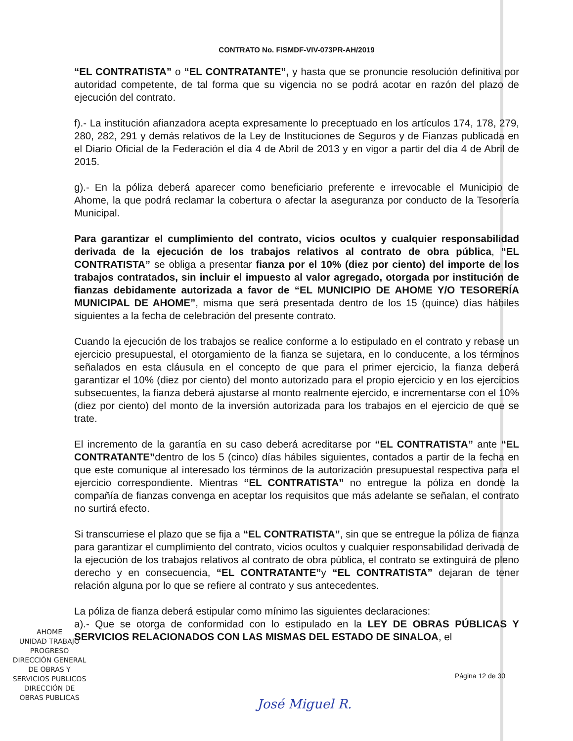CONTRATO No. FISMDF-VIV-073PR-AH/2019
“EL CONTRATISTA” o “EL CONTRATANTE”, y hasta que se pronuncie resolución definitiva por autoridad competente, de tal forma que su vigencia no se podrá acotar en razón del plazo de ejecución del contrato.
f).- La institución afianzadora acepta expresamente lo preceptuado en los artículos 174, 178, 279, 280, 282, 291 y demás relativos de la Ley de Instituciones de Seguros y de Fianzas publicada en el Diario Oficial de la Federación el día 4 de Abril de 2013 y en vigor a partir del día 4 de Abril de 2015.
g).- En la póliza deberá aparecer como beneficiario preferente e irrevocable el Municipio de Ahome, la que podrá reclamar la cobertura o afectar la aseguranza por conducto de la Tesorería Municipal.
Para garantizar el cumplimiento del contrato, vicios ocultos y cualquier responsabilidad derivada de la ejecución de los trabajos relativos al contrato de obra pública, “EL CONTRATISTA” se obliga a presentar fianza por el 10% (diez por ciento) del importe de los trabajos contratados, sin incluir el impuesto al valor agregado, otorgada por institución de fianzas debidamente autorizada a favor de “EL MUNICIPIO DE AHOME Y/O TESORERÍA MUNICIPAL DE AHOME”, misma que será presentada dentro de los 15 (quince) días hábiles siguientes a la fecha de celebración del presente contrato.
Cuando la ejecución de los trabajos se realice conforme a lo estipulado en el contrato y rebase un ejercicio presupuestal, el otorgamiento de la fianza se sujetara, en lo conducente, a los términos señalados en esta cláusula en el concepto de que para el primer ejercicio, la fianza deberá garantizar el 10% (diez por ciento) del monto autorizado para el propio ejercicio y en los ejercicios subsecuentes, la fianza deberá ajustarse al monto realmente ejercido, e incrementarse con el 10% (diez por ciento) del monto de la inversión autorizada para los trabajos en el ejercicio de que se trate.
El incremento de la garantía en su caso deberá acreditarse por “EL CONTRATISTA” ante “EL CONTRATANTE”dentro de los 5 (cinco) días hábiles siguientes, contados a partir de la fecha en que este comunique al interesado los términos de la autorización presupuestal respectiva para el ejercicio correspondiente. Mientras “EL CONTRATISTA” no entregue la póliza en donde la compañía de fianzas convenga en aceptar los requisitos que más adelante se señalan, el contrato no surtirá efecto.
Si transcurriese el plazo que se fija a “EL CONTRATISTA”, sin que se entregue la póliza de fianza para garantizar el cumplimiento del contrato, vicios ocultos y cualquier responsabilidad derivada de la ejecución de los trabajos relativos al contrato de obra pública, el contrato se extinguirá de pleno derecho y en consecuencia, “EL CONTRATANTE”y “EL CONTRATISTA” dejaran de tener relación alguna por lo que se refiere al contrato y sus antecedentes.
La póliza de fianza deberá estipular como mínimo las siguientes declaraciones:
a).- Que se otorga de conformidad con lo estipulado en la LEY DE OBRAS PÚBLICAS Y SERVICIOS RELACIONADOS CON LAS MISMAS DEL ESTADO DE SINALOA, el
Página 12 de 30
AHOME
UNIDAD TRABAJO PROGRESO
DIRECCIÓN GENERAL
DE OBRAS Y
SERVICIOS PUBLICOS
DIRECCIÓN DE
OBRAS PUBLICAS
José Miguel R.